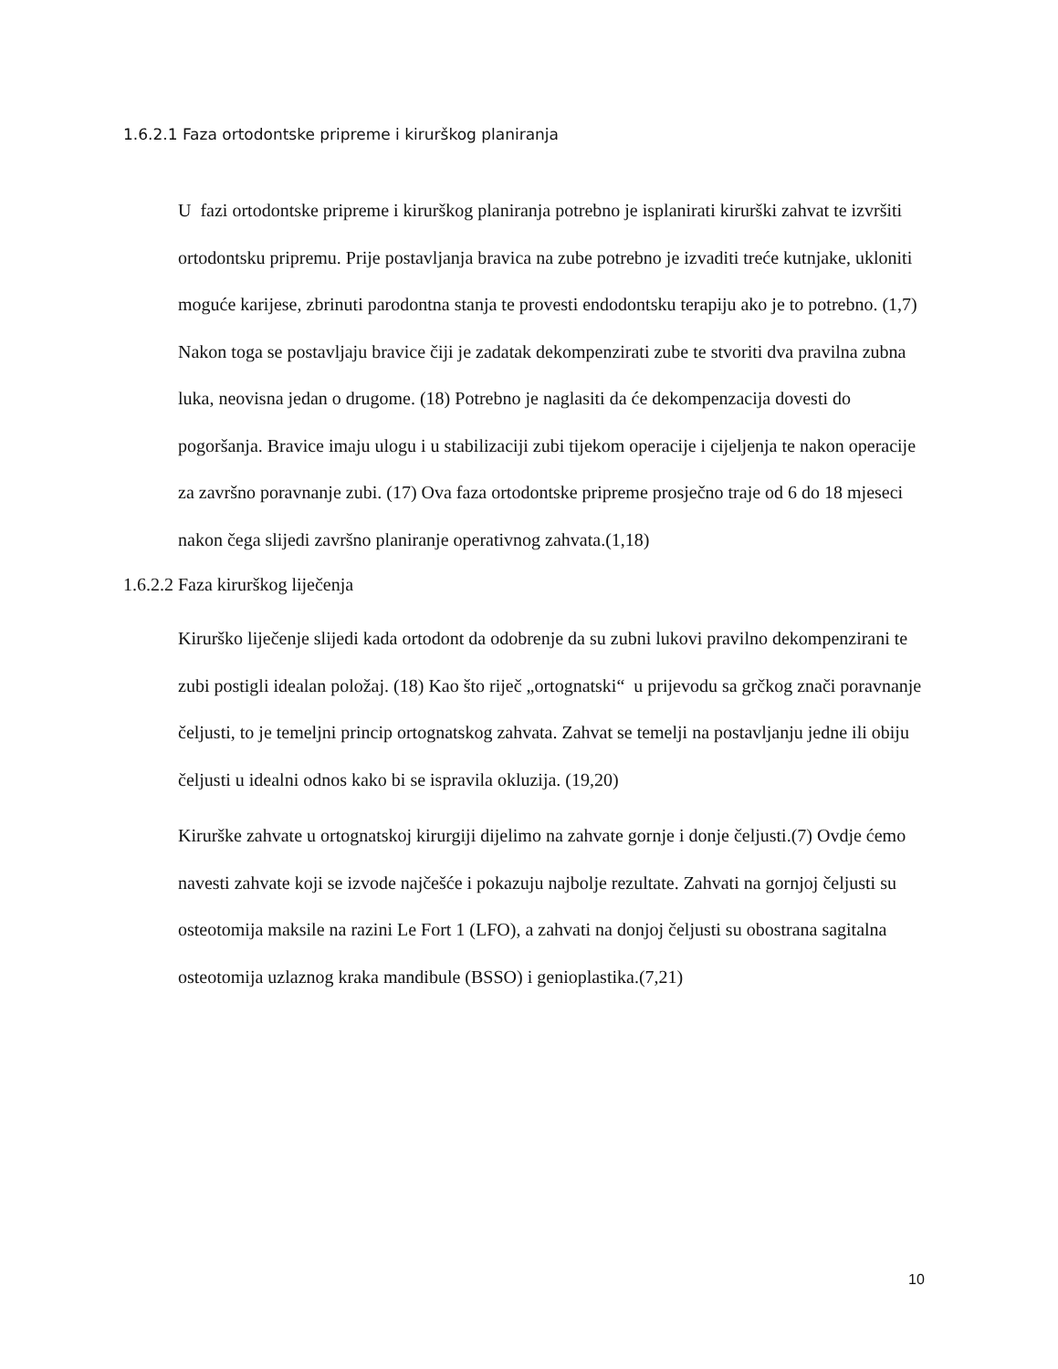1.6.2.1 Faza ortodontske pripreme i kirurškog planiranja
U fazi ortodontske pripreme i kirurškog planiranja potrebno je isplanirati kirurški zahvat te izvršiti ortodontsku pripremu. Prije postavljanja bravica na zube potrebno je izvaditi treće kutnjake, ukloniti moguće karijese, zbrinuti parodontna stanja te provesti endodontsku terapiju ako je to potrebno. (1,7) Nakon toga se postavljaju bravice čiji je zadatak dekompenzirati zube te stvoriti dva pravilna zubna luka, neovisna jedan o drugome. (18) Potrebno je naglasiti da će dekompenzacija dovesti do pogoršanja. Bravice imaju ulogu i u stabilizaciji zubi tijekom operacije i cijeljenja te nakon operacije za završno poravnanje zubi. (17) Ova faza ortodontske pripreme prosječno traje od 6 do 18 mjeseci nakon čega slijedi završno planiranje operativnog zahvata.(1,18)
1.6.2.2 Faza kirurškog liječenja
Kirurško liječenje slijedi kada ortodont da odobrenje da su zubni lukovi pravilno dekompenzirani te zubi postigli idealan položaj. (18) Kao što riječ „ortognatski“ u prijevodu sa grčkog znači poravnanje čeljusti, to je temeljni princip ortognatskog zahvata. Zahvat se temelji na postavljanju jedne ili obiju čeljusti u idealni odnos kako bi se ispravila okluzija. (19,20)
Kirurške zahvate u ortognatskoj kirurgiji dijelimo na zahvate gornje i donje čeljusti.(7) Ovdje ćemo navesti zahvate koji se izvode najčešće i pokazuju najbolje rezultate. Zahvati na gornjoj čeljusti su osteotomija maksile na razini Le Fort 1 (LFO), a zahvati na donjoj čeljusti su obostrana sagitalna osteotomija uzlaznog kraka mandibule (BSSO) i genioplastika.(7,21)
10